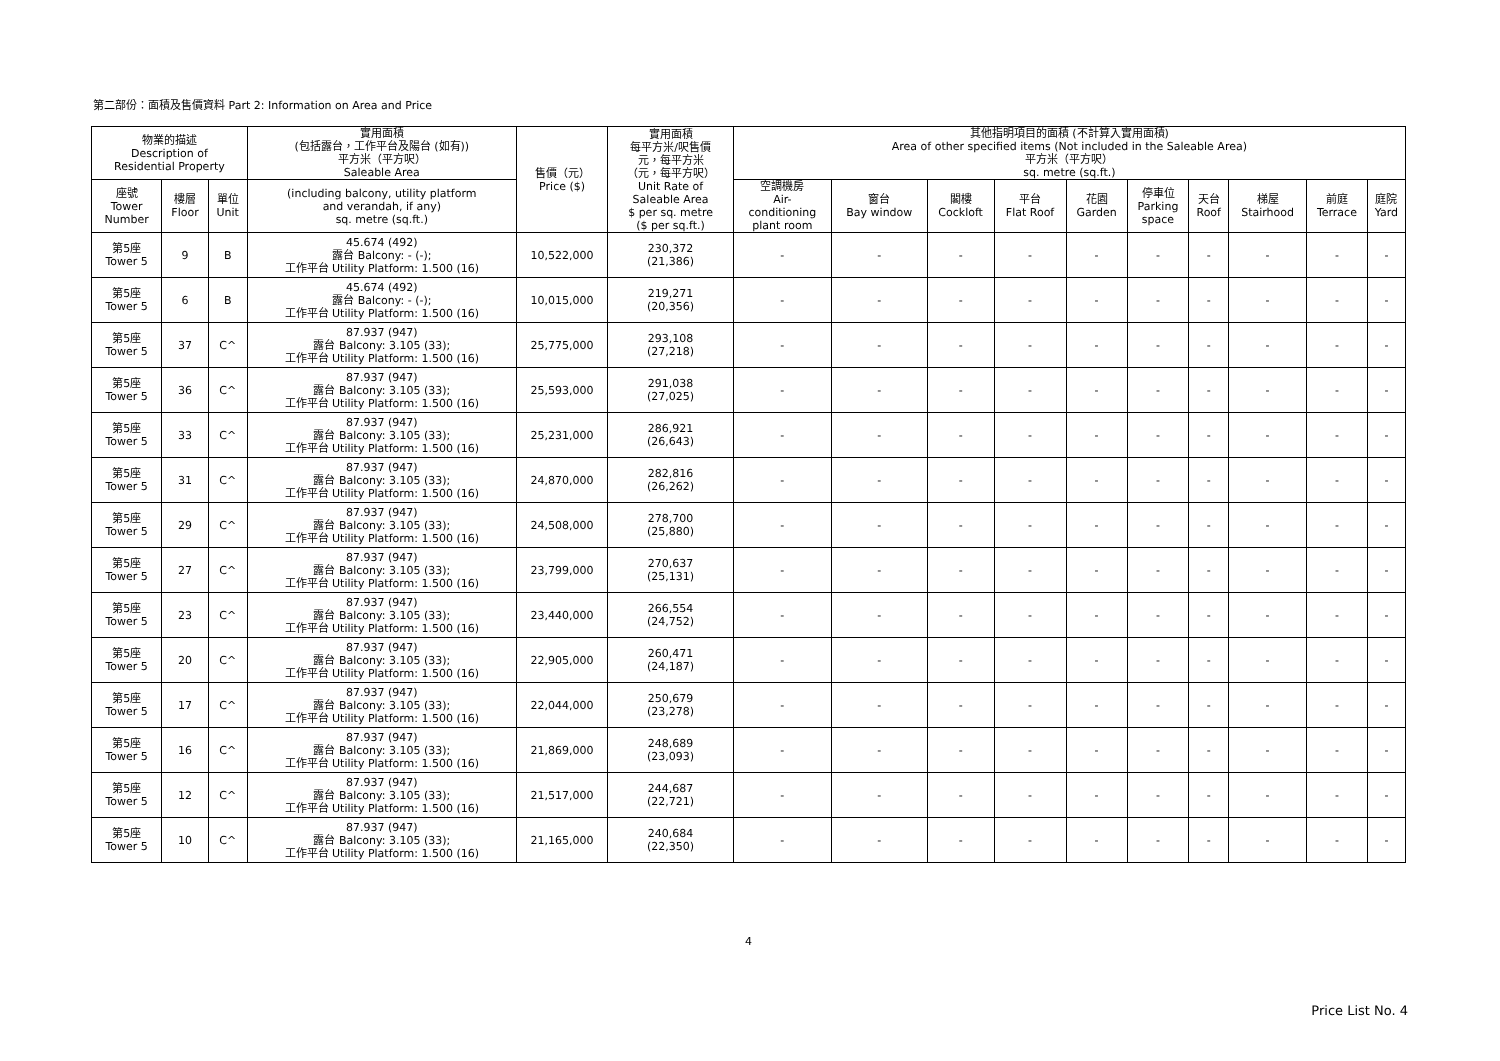第二部份：面積及售價資料 Part 2: Information on Area and Price
| 物業的描述 Description of Residential Property | | | 實用面積 (包括露台，工作平台及陽台 (如有)) 平方米（平方呎） Saleable Area | 售價（元） Price ($) | 實用面積 每平方米/呎售價 元，每平方米 （元，每平方呎） Unit Rate of Saleable Area $ per sq. metre ($ per sq.ft.) | 其他指明項目的面積 (不計算入實用面積) Area of other specified items (Not included in the Saleable Area) 平方米（平方呎） sq. metre (sq.ft.) | | | | | | | | | |
| --- | --- | --- | --- | --- | --- | --- | --- | --- | --- | --- | --- | --- | --- | --- | --- |
| 座號 Tower Number | 樓層 Floor | 單位 Unit | (including balcony, utility platform and verandah, if any) sq. metre (sq.ft.) | | | 空調機房 Air- conditioning plant room | 窗台 Bay window | 閣樓 Cockloft | 平台 Flat Roof | 花園 Garden | 停車位 Parking space | 天台 Roof | 梯屋 Stairhood | 前庭 Terrace | 庭院 Yard |
| 第5座 Tower 5 | 9 | B | 45.674 (492) 露台 Balcony: - (-); 工作平台 Utility Platform: 1.500 (16) | 10,522,000 | 230,372 (21,386) | - | - | - | - | - | - | - | - | - | - |
| 第5座 Tower 5 | 6 | B | 45.674 (492) 露台 Balcony: - (-); 工作平台 Utility Platform: 1.500 (16) | 10,015,000 | 219,271 (20,356) | - | - | - | - | - | - | - | - | - | - |
| 第5座 Tower 5 | 37 | C^ | 87.937 (947) 露台 Balcony: 3.105 (33); 工作平台 Utility Platform: 1.500 (16) | 25,775,000 | 293,108 (27,218) | - | - | - | - | - | - | - | - | - | - |
| 第5座 Tower 5 | 36 | C^ | 87.937 (947) 露台 Balcony: 3.105 (33); 工作平台 Utility Platform: 1.500 (16) | 25,593,000 | 291,038 (27,025) | - | - | - | - | - | - | - | - | - | - |
| 第5座 Tower 5 | 33 | C^ | 87.937 (947) 露台 Balcony: 3.105 (33); 工作平台 Utility Platform: 1.500 (16) | 25,231,000 | 286,921 (26,643) | - | - | - | - | - | - | - | - | - | - |
| 第5座 Tower 5 | 31 | C^ | 87.937 (947) 露台 Balcony: 3.105 (33); 工作平台 Utility Platform: 1.500 (16) | 24,870,000 | 282,816 (26,262) | - | - | - | - | - | - | - | - | - | - |
| 第5座 Tower 5 | 29 | C^ | 87.937 (947) 露台 Balcony: 3.105 (33); 工作平台 Utility Platform: 1.500 (16) | 24,508,000 | 278,700 (25,880) | - | - | - | - | - | - | - | - | - | - |
| 第5座 Tower 5 | 27 | C^ | 87.937 (947) 露台 Balcony: 3.105 (33); 工作平台 Utility Platform: 1.500 (16) | 23,799,000 | 270,637 (25,131) | - | - | - | - | - | - | - | - | - | - |
| 第5座 Tower 5 | 23 | C^ | 87.937 (947) 露台 Balcony: 3.105 (33); 工作平台 Utility Platform: 1.500 (16) | 23,440,000 | 266,554 (24,752) | - | - | - | - | - | - | - | - | - | - |
| 第5座 Tower 5 | 20 | C^ | 87.937 (947) 露台 Balcony: 3.105 (33); 工作平台 Utility Platform: 1.500 (16) | 22,905,000 | 260,471 (24,187) | - | - | - | - | - | - | - | - | - | - |
| 第5座 Tower 5 | 17 | C^ | 87.937 (947) 露台 Balcony: 3.105 (33); 工作平台 Utility Platform: 1.500 (16) | 22,044,000 | 250,679 (23,278) | - | - | - | - | - | - | - | - | - | - |
| 第5座 Tower 5 | 16 | C^ | 87.937 (947) 露台 Balcony: 3.105 (33); 工作平台 Utility Platform: 1.500 (16) | 21,869,000 | 248,689 (23,093) | - | - | - | - | - | - | - | - | - | - |
| 第5座 Tower 5 | 12 | C^ | 87.937 (947) 露台 Balcony: 3.105 (33); 工作平台 Utility Platform: 1.500 (16) | 21,517,000 | 244,687 (22,721) | - | - | - | - | - | - | - | - | - | - |
| 第5座 Tower 5 | 10 | C^ | 87.937 (947) 露台 Balcony: 3.105 (33); 工作平台 Utility Platform: 1.500 (16) | 21,165,000 | 240,684 (22,350) | - | - | - | - | - | - | - | - | - | - |
4
Price List No. 4